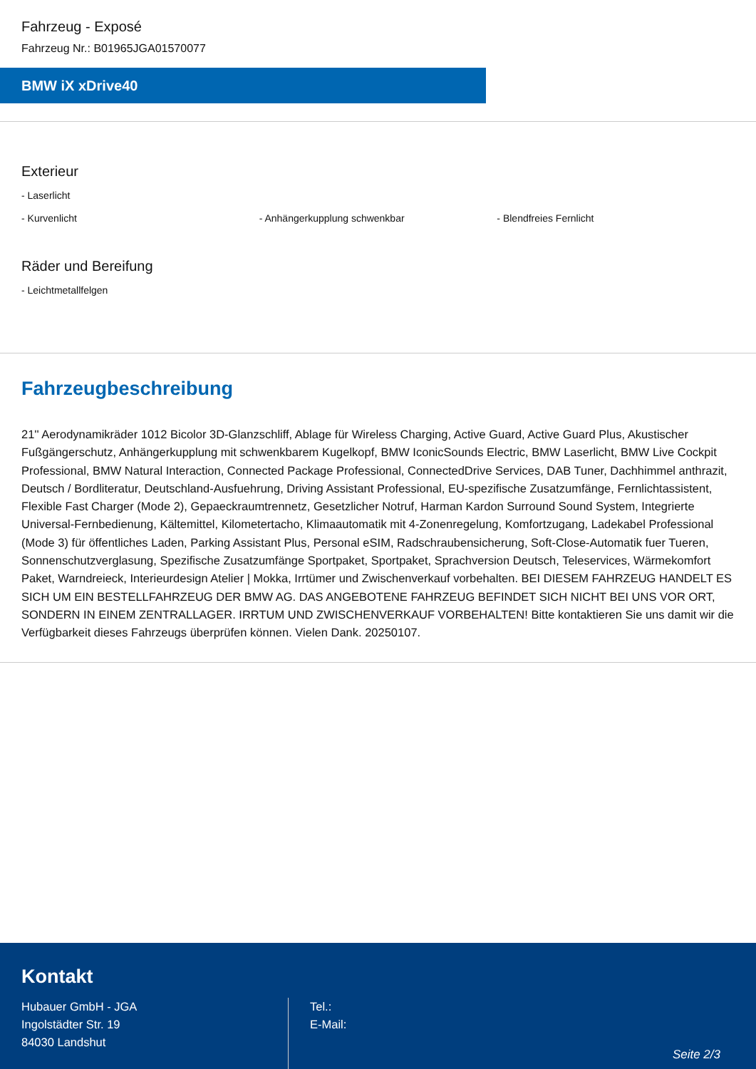Fahrzeug - Exposé
Fahrzeug Nr.: B01965JGA01570077
BMW iX xDrive40
Exterieur
- Laserlicht
- Kurvenlicht - Anhängerkupplung schwenkbar - Blendfreies Fernlicht
Räder und Bereifung
- Leichtmetallfelgen
Fahrzeugbeschreibung
21'' Aerodynamikräder 1012 Bicolor 3D-Glanzschliff, Ablage für Wireless Charging, Active Guard, Active Guard Plus, Akustischer Fußgängerschutz, Anhängerkupplung mit schwenkbarem Kugelkopf, BMW IconicSounds Electric, BMW Laserlicht, BMW Live Cockpit Professional, BMW Natural Interaction, Connected Package Professional, ConnectedDrive Services, DAB Tuner, Dachhimmel anthrazit, Deutsch / Bordliteratur, Deutschland-Ausfuehrung, Driving Assistant Professional, EU-spezifische Zusatzumfänge, Fernlichtassistent, Flexible Fast Charger (Mode 2), Gepaeckraumtrennetz, Gesetzlicher Notruf, Harman Kardon Surround Sound System, Integrierte Universal-Fernbedienung, Kältemittel, Kilometertacho, Klimaautomatik mit 4-Zonenregelung, Komfortzugang, Ladekabel Professional (Mode 3) für öffentliches Laden, Parking Assistant Plus, Personal eSIM, Radschraubensicherung, Soft-Close-Automatik fuer Tueren, Sonnenschutzverglasung, Spezifische Zusatzumfänge Sportpaket, Sportpaket, Sprachversion Deutsch, Teleservices, Wärmekomfort Paket, Warndreieck, Interieurdesign Atelier | Mokka, Irrtümer und Zwischenverkauf vorbehalten. BEI DIESEM FAHRZEUG HANDELT ES SICH UM EIN BESTELLFAHRZEUG DER BMW AG. DAS ANGEBOTENE FAHRZEUG BEFINDET SICH NICHT BEI UNS VOR ORT, SONDERN IN EINEM ZENTRALLAGER. IRRTUM UND ZWISCHENVERKAUF VORBEHALTEN! Bitte kontaktieren Sie uns damit wir die Verfügbarkeit dieses Fahrzeugs überprüfen können. Vielen Dank. 20250107.
Kontakt
Hubauer GmbH - JGA
Ingolstädter Str. 19
84030 Landshut
Tel.:
E-Mail:
Seite 2/3